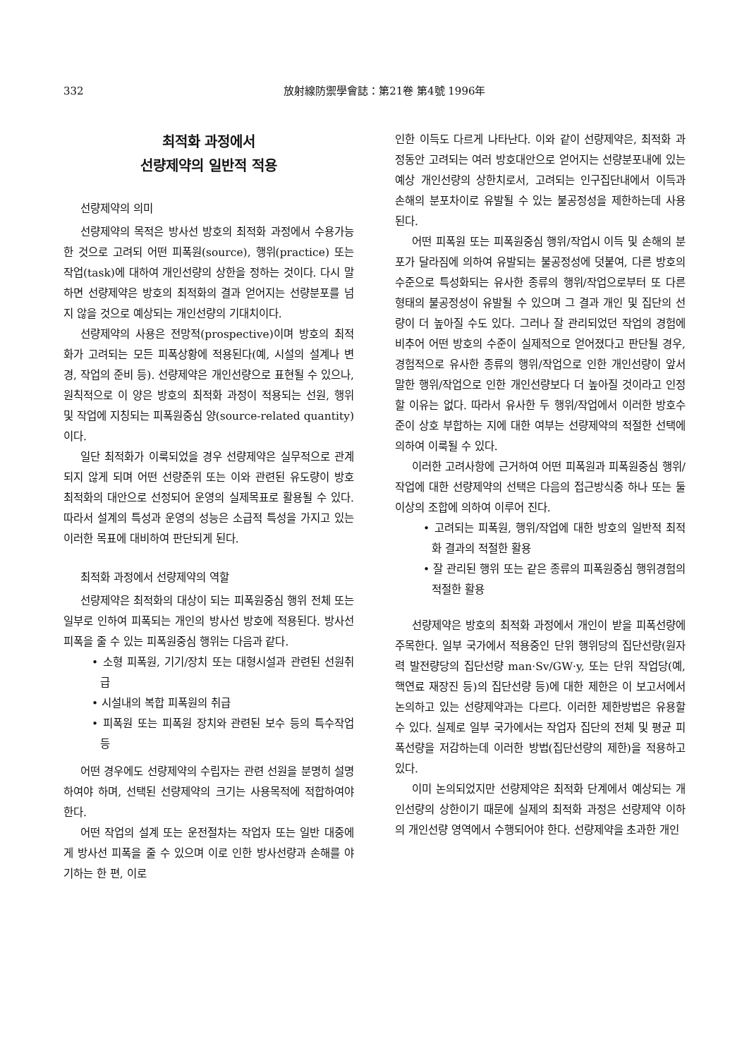332 放射線防禦學會誌：第21卷 第4號 1996年
최적화 과정에서
선량제약의 일반적 적용
선량제약의 의미
선량제약의 목적은 방사선 방호의 최적화 과정에서 수용가능한 것으로 고려되 어떤 피폭원(source), 행위(practice) 또는 작업(task)에 대하여 개인선량의 상한을 정하는 것이다. 다시 말하면 선량제약은 방호의 최적화의 결과 얻어지는 선량분포를 넘지 않을 것으로 예상되는 개인선량의 기대치이다.
선량제약의 사용은 전망적(prospective)이며 방호의 최적화가 고려되는 모든 피폭상황에 적용된다(예, 시설의 설계나 변경, 작업의 준비 등). 선량제약은 개인선량으로 표현될 수 있으나, 원칙적으로 이 양은 방호의 최적화 과정이 적용되는 선원, 행위 및 작업에 지칭되는 피폭원중심 양(source-related quantity)이다.
일단 최적화가 이룩되었을 경우 선량제약은 실무적으로 관계되지 않게 되며 어떤 선량준위 또는 이와 관련된 유도량이 방호 최적화의 대안으로 선정되어 운영의 실제목표로 활용될 수 있다. 따라서 설계의 특성과 운영의 성능은 소급적 특성을 가지고 있는 이러한 목표에 대비하여 판단되게 된다.
최적화 과정에서 선량제약의 역할
선량제약은 최적화의 대상이 되는 피폭원중심 행위 전체 또는 일부로 인하여 피폭되는 개인의 방사선 방호에 적용된다. 방사선 피폭을 줄 수 있는 피폭원중심 행위는 다음과 같다.
• 소형 피폭원, 기기/장치 또는 대형시설과 관련된 선원취급
• 시설내의 복합 피폭원의 취급
• 피폭원 또는 피폭원 장치와 관련된 보수 등의 특수작업 등
어떤 경우에도 선량제약의 수립자는 관련 선원을 분명히 설명하여야 하며, 선택된 선량제약의 크기는 사용목적에 적합하여야 한다.
어떤 작업의 설계 또는 운전절차는 작업자 또는 일반 대중에게 방사선 피폭을 줄 수 있으며 이로 인한 방사선량과 손해를 야기하는 한 편, 이로
인한 이득도 다르게 나타난다. 이와 같이 선량제약은, 최적화 과정동안 고려되는 여러 방호대안으로 얻어지는 선량분포내에 있는 예상 개인선량의 상한치로서, 고려되는 인구집단내에서 이득과 손해의 분포차이로 유발될 수 있는 불공정성을 제한하는데 사용된다.
어떤 피폭원 또는 피폭원중심 행위/작업시 이득 및 손해의 분포가 달라짐에 의하여 유발되는 불공정성에 덧붙여, 다른 방호의 수준으로 특성화되는 유사한 종류의 행위/작업으로부터 또 다른 형태의 불공정성이 유발될 수 있으며 그 결과 개인 및 집단의 선량이 더 높아질 수도 있다. 그러나 잘 관리되었던 작업의 경험에 비추어 어떤 방호의 수준이 실제적으로 얻어졌다고 판단될 경우, 경험적으로 유사한 종류의 행위/작업으로 인한 개인선량이 앞서 말한 행위/작업으로 인한 개인선량보다 더 높아질 것이라고 인정할 이유는 없다. 따라서 유사한 두 행위/작업에서 이러한 방호수준이 상호 부합하는 지에 대한 여부는 선량제약의 적절한 선택에 의하여 이룩될 수 있다.
이러한 고려사항에 근거하여 어떤 피폭원과 피폭원중심 행위/작업에 대한 선량제약의 선택은 다음의 접근방식중 하나 또는 둘 이상의 조합에 의하여 이루어 진다.
• 고려되는 피폭원, 행위/작업에 대한 방호의 일반적 최적화 결과의 적절한 활용
• 잘 관리된 행위 또는 같은 종류의 피폭원중심 행위경험의 적절한 활용
선량제약은 방호의 최적화 과정에서 개인이 받을 피폭선량에 주목한다. 일부 국가에서 적용중인 단위 행위당의 집단선량(원자력 발전량당의 집단선량 man·Sv/GW·y, 또는 단위 작업당(예, 핵연료 재장진 등)의 집단선량 등)에 대한 제한은 이 보고서에서 논의하고 있는 선량제약과는 다르다. 이러한 제한방법은 유용할 수 있다. 실제로 일부 국가에서는 작업자 집단의 전체 및 평균 피폭선량을 저감하는데 이러한 방법(집단선량의 제한)을 적용하고 있다.
이미 논의되었지만 선량제약은 최적화 단계에서 예상되는 개인선량의 상한이기 때문에 실제의 최적화 과정은 선량제약 이하의 개인선량 영역에서 수행되어야 한다. 선량제약을 초과한 개인